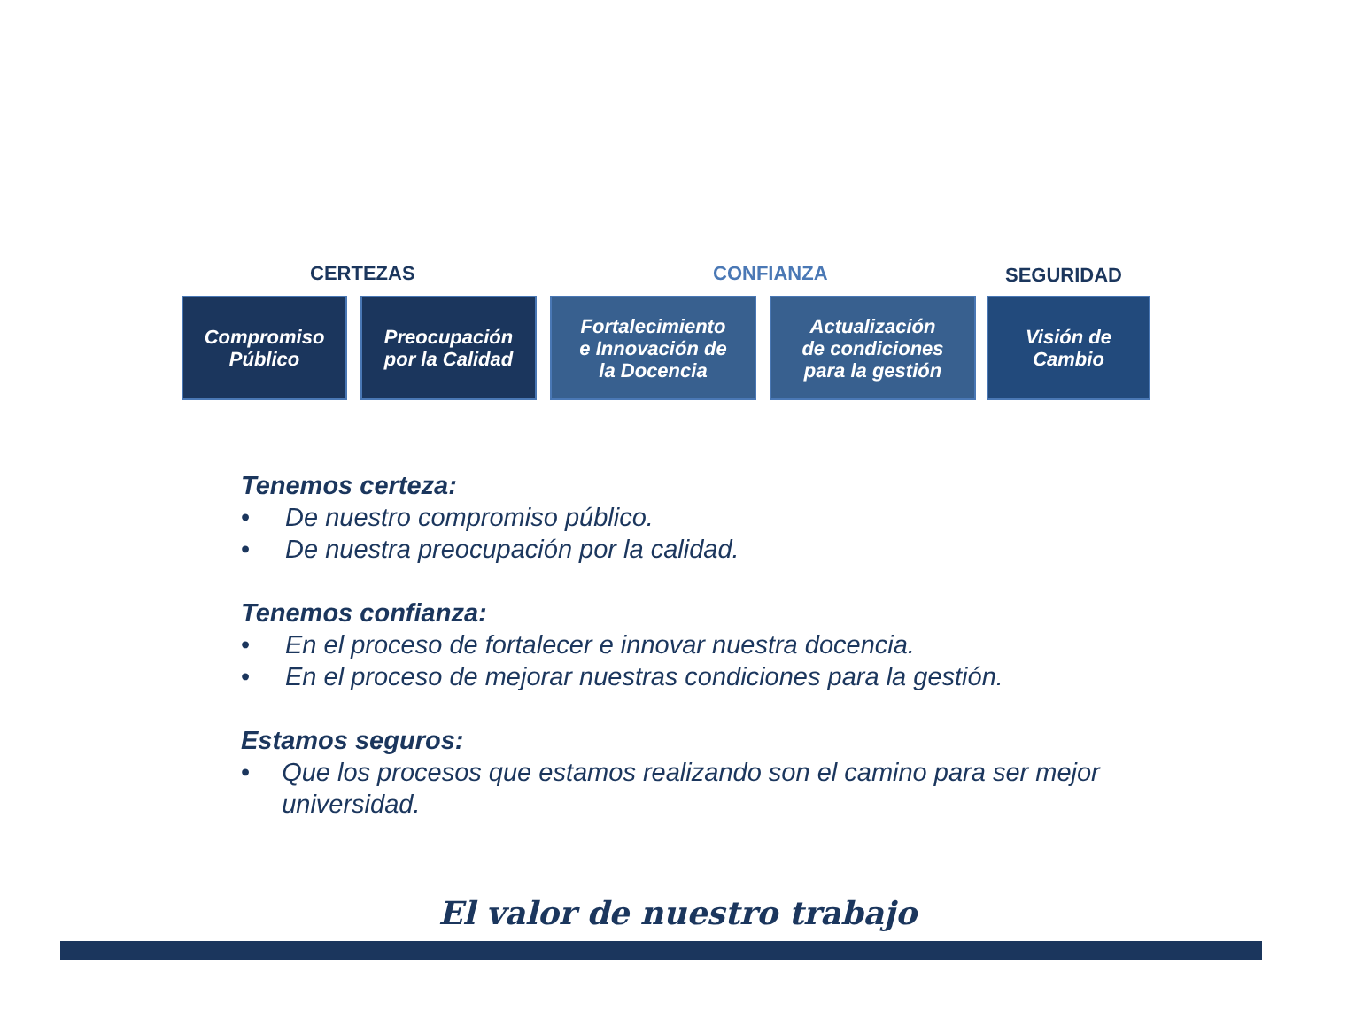CERTEZAS CONFIANZA
SEGURIDAD
Compromiso
Público
Preocupación
por la Calidad
Fortalecimiento
e Innovación de
la Docencia
Actualización
de condiciones
para la gestión
Visión de
Cambio
Tenemos certeza:
• De nuestro compromiso público.
• De nuestra preocupación por la calidad.
Tenemos confianza:
• En el proceso de fortalecer e innovar nuestra docencia.
• En el proceso de mejorar nuestras condiciones para la gestión.
Estamos seguros:
• Que los procesos que estamos realizando son el camino para ser mejor universidad.
El valor de nuestro trabajo